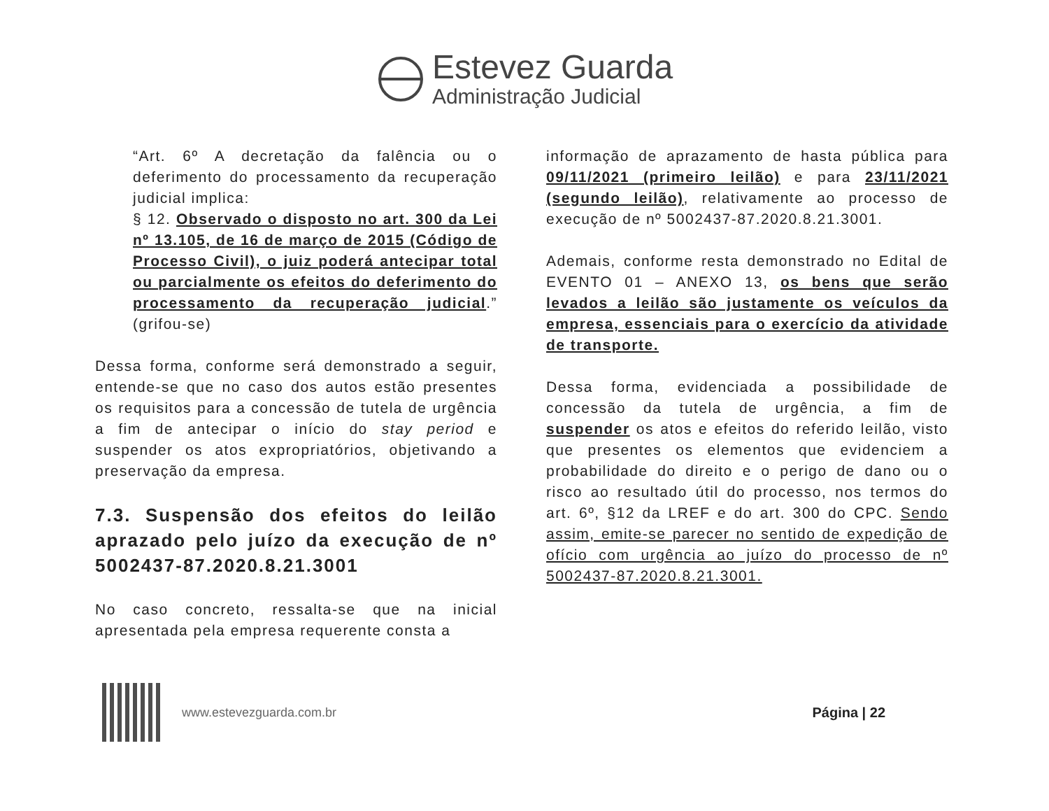Estevez Guarda
Administração Judicial
“Art. 6º A decretação da falência ou o deferimento do processamento da recuperação judicial implica:
§ 12. Observado o disposto no art. 300 da Lei nº 13.105, de 16 de março de 2015 (Código de Processo Civil), o juiz poderá antecipar total ou parcialmente os efeitos do deferimento do processamento da recuperação judicial.” (grifou-se)
Dessa forma, conforme será demonstrado a seguir, entende-se que no caso dos autos estão presentes os requisitos para a concessão de tutela de urgência a fim de antecipar o início do stay period e suspender os atos expropriatórios, objetivando a preservação da empresa.
7.3. Suspensão dos efeitos do leilão aprazado pelo juízo da execução de nº 5002437-87.2020.8.21.3001
No caso concreto, ressalta-se que na inicial apresentada pela empresa requerente consta a
informação de aprazamento de hasta pública para 09/11/2021 (primeiro leilão) e para 23/11/2021 (segundo leilão), relativamente ao processo de execução de nº 5002437-87.2020.8.21.3001.
Ademais, conforme resta demonstrado no Edital de EVENTO 01 – ANEXO 13, os bens que serão levados a leilão são justamente os veículos da empresa, essenciais para o exercício da atividade de transporte.
Dessa forma, evidenciada a possibilidade de concessão da tutela de urgência, a fim de suspender os atos e efeitos do referido leilão, visto que presentes os elementos que evidenciem a probabilidade do direito e o perigo de dano ou o risco ao resultado útil do processo, nos termos do art. 6º, §12 da LREF e do art. 300 do CPC. Sendo assim, emite-se parecer no sentido de expedição de ofício com urgência ao juízo do processo de nº 5002437-87.2020.8.21.3001.
www.estevezguarda.com.br Página | 22